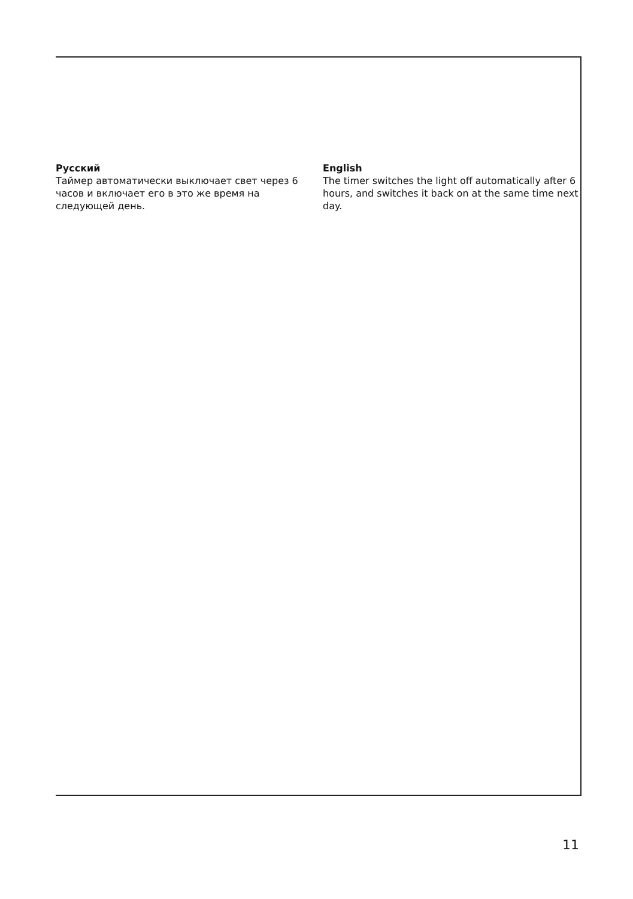Русский
Таймер автоматически выключает свет через 6 часов и включает его в это же время на следующей день.
English
The timer switches the light off automatically after 6 hours, and switches it back on at the same time next day.
11